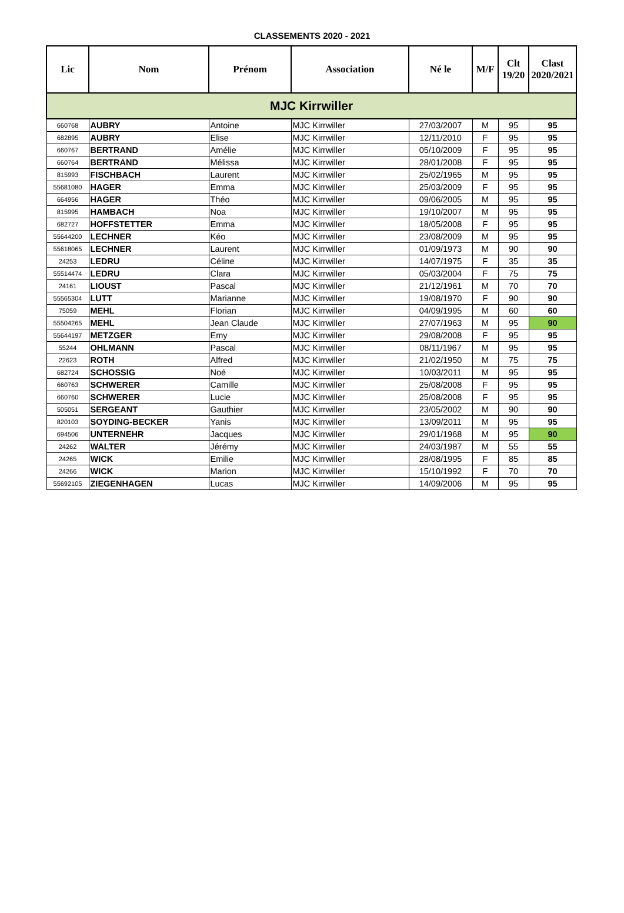CLASSEMENTS 2020 - 2021
| Lic | Nom | Prénom | Association | Né le | M/F | Clt 19/20 | Clast 2020/2021 |
| --- | --- | --- | --- | --- | --- | --- | --- |
| MJC Kirrwiller | | | | | | | |
| 660768 | AUBRY | Antoine | MJC Kirrwiller | 27/03/2007 | M | 95 | 95 |
| 682895 | AUBRY | Elise | MJC Kirrwiller | 12/11/2010 | F | 95 | 95 |
| 660767 | BERTRAND | Amélie | MJC Kirrwiller | 05/10/2009 | F | 95 | 95 |
| 660764 | BERTRAND | Mélissa | MJC Kirrwiller | 28/01/2008 | F | 95 | 95 |
| 815993 | FISCHBACH | Laurent | MJC Kirrwiller | 25/02/1965 | M | 95 | 95 |
| 55681080 | HAGER | Emma | MJC Kirrwiller | 25/03/2009 | F | 95 | 95 |
| 664956 | HAGER | Théo | MJC Kirrwiller | 09/06/2005 | M | 95 | 95 |
| 815995 | HAMBACH | Noa | MJC Kirrwiller | 19/10/2007 | M | 95 | 95 |
| 682727 | HOFFSTETTER | Emma | MJC Kirrwiller | 18/05/2008 | F | 95 | 95 |
| 55644200 | LECHNER | Kéo | MJC Kirrwiller | 23/08/2009 | M | 95 | 95 |
| 55618065 | LECHNER | Laurent | MJC Kirrwiller | 01/09/1973 | M | 90 | 90 |
| 24253 | LEDRU | Céline | MJC Kirrwiller | 14/07/1975 | F | 35 | 35 |
| 55514474 | LEDRU | Clara | MJC Kirrwiller | 05/03/2004 | F | 75 | 75 |
| 24161 | LIOUST | Pascal | MJC Kirrwiller | 21/12/1961 | M | 70 | 70 |
| 55565304 | LUTT | Marianne | MJC Kirrwiller | 19/08/1970 | F | 90 | 90 |
| 75059 | MEHL | Florian | MJC Kirrwiller | 04/09/1995 | M | 60 | 60 |
| 55504265 | MEHL | Jean Claude | MJC Kirrwiller | 27/07/1963 | M | 95 | 90 |
| 55644197 | METZGER | Emy | MJC Kirrwiller | 29/08/2008 | F | 95 | 95 |
| 55244 | OHLMANN | Pascal | MJC Kirrwiller | 08/11/1967 | M | 95 | 95 |
| 22623 | ROTH | Alfred | MJC Kirrwiller | 21/02/1950 | M | 75 | 75 |
| 682724 | SCHOSSIG | Noé | MJC Kirrwiller | 10/03/2011 | M | 95 | 95 |
| 660763 | SCHWERER | Camille | MJC Kirrwiller | 25/08/2008 | F | 95 | 95 |
| 660760 | SCHWERER | Lucie | MJC Kirrwiller | 25/08/2008 | F | 95 | 95 |
| 505051 | SERGEANT | Gauthier | MJC Kirrwiller | 23/05/2002 | M | 90 | 90 |
| 820103 | SOYDING-BECKER | Yanis | MJC Kirrwiller | 13/09/2011 | M | 95 | 95 |
| 694506 | UNTERNEHR | Jacques | MJC Kirrwiller | 29/01/1968 | M | 95 | 90 |
| 24262 | WALTER | Jérémy | MJC Kirrwiller | 24/03/1987 | M | 55 | 55 |
| 24265 | WICK | Emilie | MJC Kirrwiller | 28/08/1995 | F | 85 | 85 |
| 24266 | WICK | Marion | MJC Kirrwiller | 15/10/1992 | F | 70 | 70 |
| 55692105 | ZIEGENHAGEN | Lucas | MJC Kirrwiller | 14/09/2006 | M | 95 | 95 |